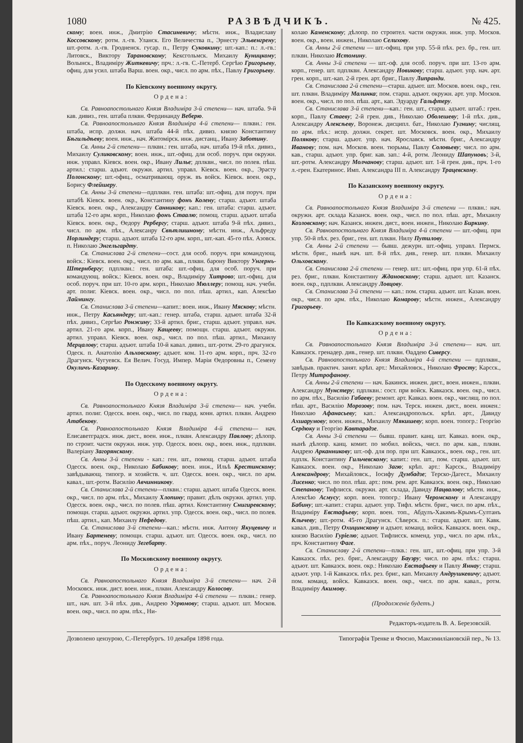1080 РАЗВѢДЧИКЪ. № 425.
скому; воен. инж., Дмитрію Стасиневичу; мѣстн. инж., Владиславу Коссовскому; ротм. л.-гв. Уланск. Его Величества п., Эрнесту Эльвенгрену; шт.-ротм. л.-гв. Гродненск. гусар. п., Петру Суковкину; шт.-кап.: п.: л.-гв.: Литовск., Виктору Тарановскому; Кексгольмск. Михаилу Куницкому; Волынск., Владиміру Житкевичу; прч.: л.-гв. С.-Петерб. Сергѣю Григорьеву, офиц. для усил. штаба Варш. воен. окр., числ. по арм. пѣх., Павлу Григорьеву.
По Кіевскому военному округу.
Ордена:
Св. Равноапостольнаго Князя Владиміра 3-й степени— нач. штаба. 9-й кав. дивиз., ген. штаба плквн. Фердинанду Веберю.
Св. Равноапостольнаго Князя Владиміра 4-й степени— плквн.: ген. штаба, испр. должн. нач. штаба 44-й пѣх. дивиз. князю Константину Бѣгильдѣеву; воен. инж., нач. Житомірск. инж. дистанц., Ивану Заботину.
Св. Анны 2-й степени— плквн.: ген. штаба, нач. штаба 19-й пѣх. дивиз., Михаилу Суликовскому; воен. инж., шт.-офиц. для особ. поруч. при окружн. инж. управл. Кіевск. воен. окр., Ивану Лилье; дплквн., числ. по полев. пѣш. артил.: старш. адъют. окружн. артил. управл. Кіевск. воен. окр., Эрасту Полонскому; шт.-офиц., осматривающ. оруж. въ войск. Кіевск. воен. окр., Борису Флейшеру.
Св. Анны 3-й степени—пдплквн. ген. штаба: шт.-офиц. для поруч. при штабѣ Кіевск. воен. окр., Константину фонъ Колену; старш. адъют. штаба Кіевск. воен. окр., Александру Санникову; кап.: ген. штаба: старш. адъют. штаба 12-го арм. корп., Николаю фонъ Стаалю; помощ. старш. адъют. штаба Кіевск. воен. окр., Өедору Рербергу; старш. адъют. штаба 9-й пѣх. дивиз., числ. по арм. пѣх., Алексанру Свѣтлишному; мѣстн. инж., Альфреду Норлиндеру; старш. адъют. штаба 12-го арм. корп., шт.-кап. 45-го пѣх. Азовск. п. Николаю Энгельгардту.
Св. Станислава 2-й степени—сост. для особ. поруч. при командующ. войск.: Кіевск. воен. окр., числ. по арм. кав., плквн. барону Виктору Унгернъ-Штернбергу; пдплквн.: ген. штаба: шт.-офиц. для особ. поруч. при командующ. войск.: Кіевск. воен. окр., Владиміру Хитрово; шт.-офиц. для особ. поруч. при шт. 10-го арм. корп., Николаю Мюллеру; помощ. нач. учебн. арт. полиг. Кіевск. воен. окр., числ. по пол. пѣш. артил., кап. Алексѣю Лаймингу.
Св. Станислава 3-й степени—капит.: воен. инж., Ивану Мяскову; мѣстн. инж., Петру Касьяндеру; шт.-кап.: генер. штаба, старш. адъют. штаба 32-й пѣх. дивиз., Сергѣю Ронжину; 33-й артил. бриг., старш. адъют. управл. нач. артил. 21-го арм. корп., Ивану Кащееву; помощн. старш. адъют. окружн. артил. управл. Кіевск. воен. окр., числ. по пол. пѣш. артил., Михаилу Мерцалову; старш. адъют. штаба 10-й кавал. дивиз., шт.-ротм. 29-го драгунск. Одеск. п. Анатолію Альховскому; адъют. ком. 11-го арм. корп., прч. 32-го Драгунск. Чугуевск. Ея Велич. Госуд. Импер. Маріи Өедоровны п., Семену Окуличъ-Казарину.
По Одесскому военному округу.
Ордена:
Св. Равноапостольнаго Князя Владиміра 3-й степени— нач. учебн. артил. полиг. Одесск. воен. окр., числ. по гвард. конн. артил. плквн. Андрею Атабекову.
Св. Равноапостольнаго Князя Владиміра 4-й степени— нач. Елисаветградск. инж. дист., воен. инж., плквн. Александру Павлову; дѣлопр. по строит. части окружн. инж. упр. Одесск. воен. окр., воен. инж., пдплквн. Валеріану Загорянскому.
Св. Анны 3-й степени - кап.: ген. шт., помощ. старш. адъют. штаба Одесск. воен. окр., Николаю Бабикову; воен. инж., Ильѣ Крестинскому; завѣдывающ. типогр. и хозяйств. ч. шт. Одесск. воен. окр., числ. по арм. кавал., шт.-ротм. Василію Авчинникову.
Св. Станислава 2-й степени—плквн.: старш. адъют. штаба Одесск. воен. окр., числ. по арм. пѣх., Михаилу Хлопину; правит. дѣлъ окружн. артил. упр. Одесск. воен. окр., числ. по полев. пѣш. артил. Константину Снигиревскому; помощн. старш. адъют. окружн. артил. упр. Одесск. воен. окр., числ. по полев. пѣш. артил., кап. Михаилу Нефедову.
Св. Станислава 3-й степени—кап.: мѣстн. инж. Антону Якуцевичу и Ивану Бартеневу; помощн. старш. адъют. шт. Одесск. воен. окр., числ. по арм. пѣх., поруч. Леониду Зегебарту.
По Московскому военному округу.
Ордена:
Св. Равноапостольнаго Князя Владиміра 3-й степени— нач. 2-й Московск. инж. дист. воен. инж., плквн. Александру Колосову.
Св. Равноапостольнаго Князя Владиміра 4-й степени — плквн.: генер. шт., нач. шт. 3-й пѣх. див., Андрею Угрюмову; старш. адъют. шт. Москов. воен. окр., числ. по арм. пѣх., Ни-
колаю Каменскому; дѣлопр. по строител. части окружн. инж. упр. Москов. воен. окр., воен. инжен., Николаю Селихову.
Св. Анны 2-й степени — шт.-офиц. при упр. 55-й пѣх. рез. бр., ген. шт. плквн. Николаю Истомину.
Св. Анны 3-й степени — шт.-оф. для особ. поруч. при шт. 13-го арм. корп., генер. шт. пдплквн. Александру Новикову; старш. адъют. упр. нач. арт. грен. корп., шт.-кап. 2-й грен. арт. бриг., Павлу Липранди.
Св. Станислава 2-й степени—старш. адъют. шт. Москов. воен. окр., ген. шт. плквн. Владиміру Малинка; пом. старш. адъют. окружн. арт. упр. Москов. воен. окр., числ. по пол. пѣш. арт., кап. Эдуарду Гальфтеру.
Св. Станислава 3-й степени—кап.: ген. шт., старш. адъют. штаб.: грен. корп., Павлу Стаеву; 2-й грен. див., Николаю Оболешеву; 1-й пѣх. див., Александру Алексѣеву, Воронеж. дисципл. бат., Николаю Гугнину; числящ. по арм. пѣх.: испр. должн. секрет. шт. Московск. воен. окр., Михаилу Полякову; старш. адъют. упр. нач. Ярославск. мѣстн. бриг., Александру Иванову; пом. нач. Москов. воен. тюрьмы, Павлу Соловьеву; числ. по арм. кав., старш. адъют. упр. бриг. кав. зап.: 4-й, ротм. Леониду Шапуновъ; 3-й, шт.-ротм. Александру Молчанову; старш. адъют. шт. 1-й грен. див., прч. 1-го л.-грен. Екатеринос. Имп. Александра III п. Александру Трацевскому.
По Казанскому военному округу.
Ордена:
Св. Равноапостольнаго Князя Владиміра 3-й степени — плквн.: нач. окружн. арт. склада Казанск. воен. окр., числ. по пол. пѣш. арт., Михаилу Козловскому; нач. Казанск. инжен. дист., воен. инжен., Николаю Биркину.
Св. Равноапостольнаго Князя Владиміра 4-й степени — шт.-офиц. при упр. 50-й пѣх. рез. бриг., ген. шт. плквн. Нилу Путилову.
Св. Анны 2-й степени — бывш. дежурн. шт.-офиц. управл. Пермск. мѣстн. бриг., нынѣ нач. шт. 8-й пѣх. див., генер. шт. плквн. Михаилу Ольховскому.
Св. Станислава 2-й степени — генер. шт.: шт.-офиц. при упр. 61-й пѣх. рез. бриг., плквн. Константину Ждановскому; старш. адъют. шт. Казанск. воен. окр., пдплквн. Александру Ловцову.
Св. Станислава 3-й степени — кап.: пом. старш. адъют. шт. Казан. воен. окр., числ. по арм. пѣх., Николаю Комарову; мѣстн. инжен., Александру Григорьеву.
По Кавказскому военному округу.
Ордена:
Св. Равноапостольнаго Князя Владиміра 3-й степени— нач. шт. Кавказск. гренадер. див., генер. шт. плквн. Өаддею Сиверсу.
Св. Равноапостольнаго Князя Владиміра 4-й степени — пдплквн., завѣдыв. практич. занят. крѣп. арт.: Михайловск., Николаю Фросту; Карсск., Петру Митрофанову.
Св. Анны 2-й степени — нач. Бакинск. инжен. дист., воен. инжен., плквн. Александру Мунстеру; пдплквн.: сост. при войск. Кавказск. воен. окр., числ. по арм. пѣх., Василію Габаеву; ремонт. арт. Кавказ. воен. окр., числящ. по пол. пѣш. арт., Василію Морозову; пом. нач. Терск. инжен. дист., воен. инжен.: Николаю Афанасьеву; кап.: Александропольск. крѣп. арт., Давиду Ахшарумову; воен. инжен., Михаилу Мякишеву; корп. воен. топогр.: Георгію Сердюку и Георгію Кавтарадзе.
Св. Анны 3-й степени — бывш. правит. канц. шт. Кавказ. воен. окр., нынѣ дѣлопр. канц. комит. по мобил. войскъ, числ. по арм. кав., плквн. Андрею Арканникову; шт.-оф. для пор. при шт. Кавказск., воен. окр., ген. шт. пдплк. Константину Гильчевскому; капит.: ген. шт., пом. старш. адъют. шт. Кавказск. воен. окр., Николаю Загю; крѣп. арт.: Карсск., Владиміру Александрову; Михайловск., Іосифу Думбадзе; Терско-Дагест., Михаилу Лисенко; числ. по пол. пѣш. арт.: пом. рем. арт. Кавказск. воен. окр., Николаю Степанову; Тифлисск. окружн. арт. склада, Давиду Нацвалову; мѣстн. инж., Алексѣю Асмусу; корп. воен. топогр.: Ивану Черомскому и Александру Бабину; шт.-капит.: старш. адъют. упр. Тифл. мѣстн. бриг., числ. по арм. пѣх., Владиміру Евстафьеву; корп. воен. топ., Абдулъ-Хакимъ-Крымъ-Султанъ Клычеву; шт.-ротм. 45-го Драгунск. Сѣверск. п.: старш. адъют. шт. Кавк. кавал. див., Петру Охицинскому и адъют. команд. войск. Кавказск. воен. окр., князю Василію Гуріелю; адъют. Тифлисск. коменд. упр., числ. по арм. пѣх., прч. Константину Фаге.
Св. Станиславу 2-й степени—плкв.: ген. шт., шт.-офиц. при упр. 3-й Кавказск. пѣх. рез. бриг., Александру Бауэру; числ. по арм. пѣх.: старш. адъют. шт. Кавказск. воен. окр.: Николаю Евстафьеву и Павлу Яннау; старш. адъют. упр. 1-й Кавказск. пѣх. рез. бриг., кап. Михаилу Андрушкевичу; адъют. пом. команд. войск. Кавказск. воен. окр., числ. по арм. кавал., ротм. Владиміру Акимову.
(Продолженіе будетъ.)
Редакторъ-издатель В. А. Березовскій.
Дозволено цензурою, С.-Петербургъ. 10 декабря 1898 года. Типографія Тренке и Фюсно, Максимиліановскій пер., № 13.